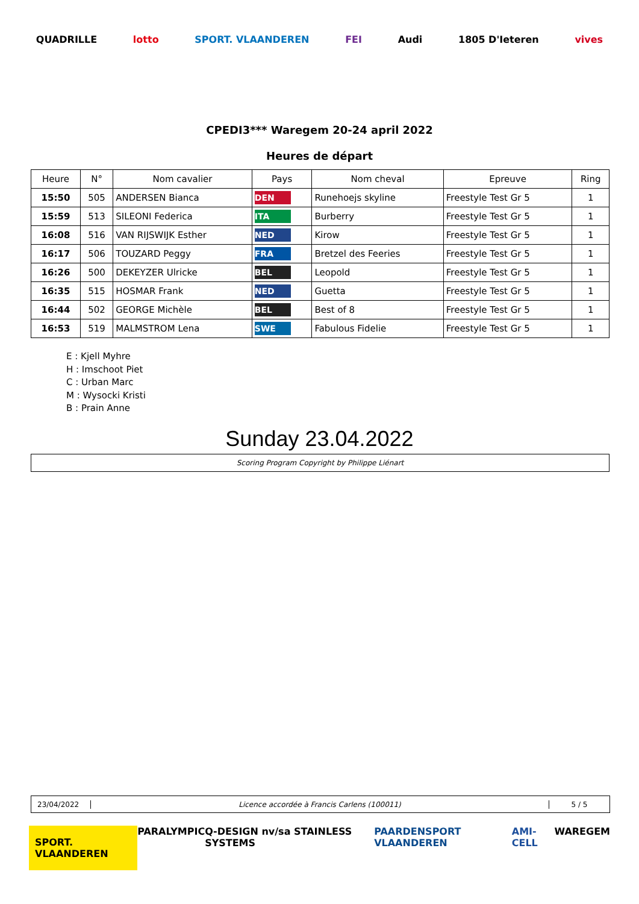QUADRILLE lotto SPORT. VLAANDEREN FEI Audi 1805 D'Ieteren vives
CPEDI3*** Waregem 20-24 april 2022
Heures de départ
| Heure | N° | Nom cavalier | Pays | Nom cheval | Epreuve | Ring |
| --- | --- | --- | --- | --- | --- | --- |
| 15:50 | 505 | ANDERSEN Bianca | DEN | Runehoejs skyline | Freestyle Test Gr 5 | 1 |
| 15:59 | 513 | SILEONI Federica | ITA | Burberry | Freestyle Test Gr 5 | 1 |
| 16:08 | 516 | VAN RIJSWIJK Esther | NED | Kirow | Freestyle Test Gr 5 | 1 |
| 16:17 | 506 | TOUZARD Peggy | FRA | Bretzel des Feeries | Freestyle Test Gr 5 | 1 |
| 16:26 | 500 | DEKEYZER Ulricke | BEL | Leopold | Freestyle Test Gr 5 | 1 |
| 16:35 | 515 | HOSMAR Frank | NED | Guetta | Freestyle Test Gr 5 | 1 |
| 16:44 | 502 | GEORGE Michèle | BEL | Best of 8 | Freestyle Test Gr 5 | 1 |
| 16:53 | 519 | MALMSTROM Lena | SWE | Fabulous Fidelie | Freestyle Test Gr 5 | 1 |
E : Kjell Myhre
H : Imschoot Piet
C : Urban Marc
M : Wysocki Kristi
B : Prain Anne
Sunday 23.04.2022
Scoring Program Copyright by Philippe Liénart
23/04/2022
Licence accordée à Francis Carlens (100011)
5 / 5
SPORT. VLAANDEREN PARALYMPIC Q-DESIGN nv/sa STAINLESS SYSTEMS PAARDENSPORT VLAANDEREN AMI-CELL WAREGEM